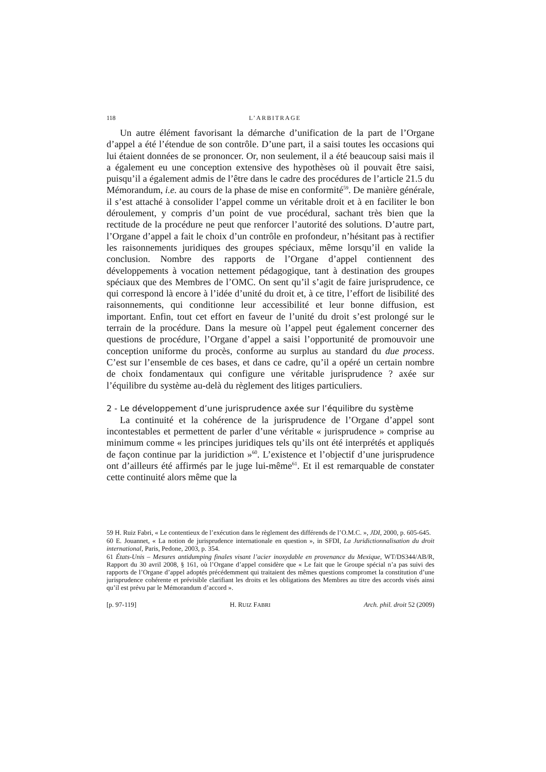118 L’ARBITRAGE
Un autre élément favorisant la démarche d’unification de la part de l’Organe d’appel a été l’étendue de son contrôle. D’une part, il a saisi toutes les occasions qui lui étaient données de se prononcer. Or, non seulement, il a été beaucoup saisi mais il a également eu une conception extensive des hypothèses où il pouvait être saisi, puisqu’il a également admis de l’être dans le cadre des procédures de l’article 21.5 du Mémorandum, i.e. au cours de la phase de mise en conformité<sup>59</sup>. De manière générale, il s’est attaché à consolider l’appel comme un véritable droit et à en faciliter le bon déroulement, y compris d’un point de vue procédural, sachant très bien que la rectitude de la procédure ne peut que renforcer l’autorité des solutions. D’autre part, l’Organe d’appel a fait le choix d’un contrôle en profondeur, n’hésitant pas à rectifier les raisonnements juridiques des groupes spéciaux, même lorsqu’il en valide la conclusion. Nombre des rapports de l’Organe d’appel contiennent des développements à vocation nettement pédagogique, tant à destination des groupes spéciaux que des Membres de l’OMC. On sent qu’il s’agit de faire jurisprudence, ce qui correspond là encore à l’idée d’unité du droit et, à ce titre, l’effort de lisibilité des raisonnements, qui conditionne leur accessibilité et leur bonne diffusion, est important. Enfin, tout cet effort en faveur de l’unité du droit s’est prolongé sur le terrain de la procédure. Dans la mesure où l’appel peut également concerner des questions de procédure, l’Organe d’appel a saisi l’opportunité de promouvoir une conception uniforme du procès, conforme au surplus au standard du due process. C’est sur l’ensemble de ces bases, et dans ce cadre, qu’il a opéré un certain nombre de choix fondamentaux qui configure une véritable jurisprudence ? axée sur l’équilibre du système au-delà du règlement des litiges particuliers.
2 - Le développement d’une jurisprudence axée sur l’équilibre du système
La continuité et la cohérence de la jurisprudence de l’Organe d’appel sont incontestables et permettent de parler d’une véritable « jurisprudence » comprise au minimum comme « les principes juridiques tels qu’ils ont été interprétés et appliqués de façon continue par la juridiction »<sup>60</sup>. L’existence et l’objectif d’une jurisprudence ont d’ailleurs été affirmés par le juge lui-même<sup>61</sup>. Et il est remarquable de constater cette continuité alors même que la
59 H. Ruiz Fabri, « Le contentieux de l’exécution dans le règlement des différends de l’O.M.C. », JDI, 2000, p. 605-645.
60 E. Jouannet, « La notion de jurisprudence internationale en question », in SFDI, La Juridictionnalisation du droit international, Paris, Pedone, 2003, p. 354.
61 États-Unis – Mesures antidumping finales visant l’acier inoxydable en provenance du Mexique, WT/DS344/AB/R, Rapport du 30 avril 2008, § 161, où l’Organe d’appel considère que « Le fait que le Groupe spécial n’a pas suivi des rapports de l’Organe d’appel adoptés précédemment qui traitaient des mêmes questions compromet la constitution d’une jurisprudence cohérente et prévisible clarifiant les droits et les obligations des Membres au titre des accords visés ainsi qu’il est prévu par le Mémorandum d’accord ».
[p. 97-119] H. RUIZ FABRI Arch. phil. droit 52 (2009)